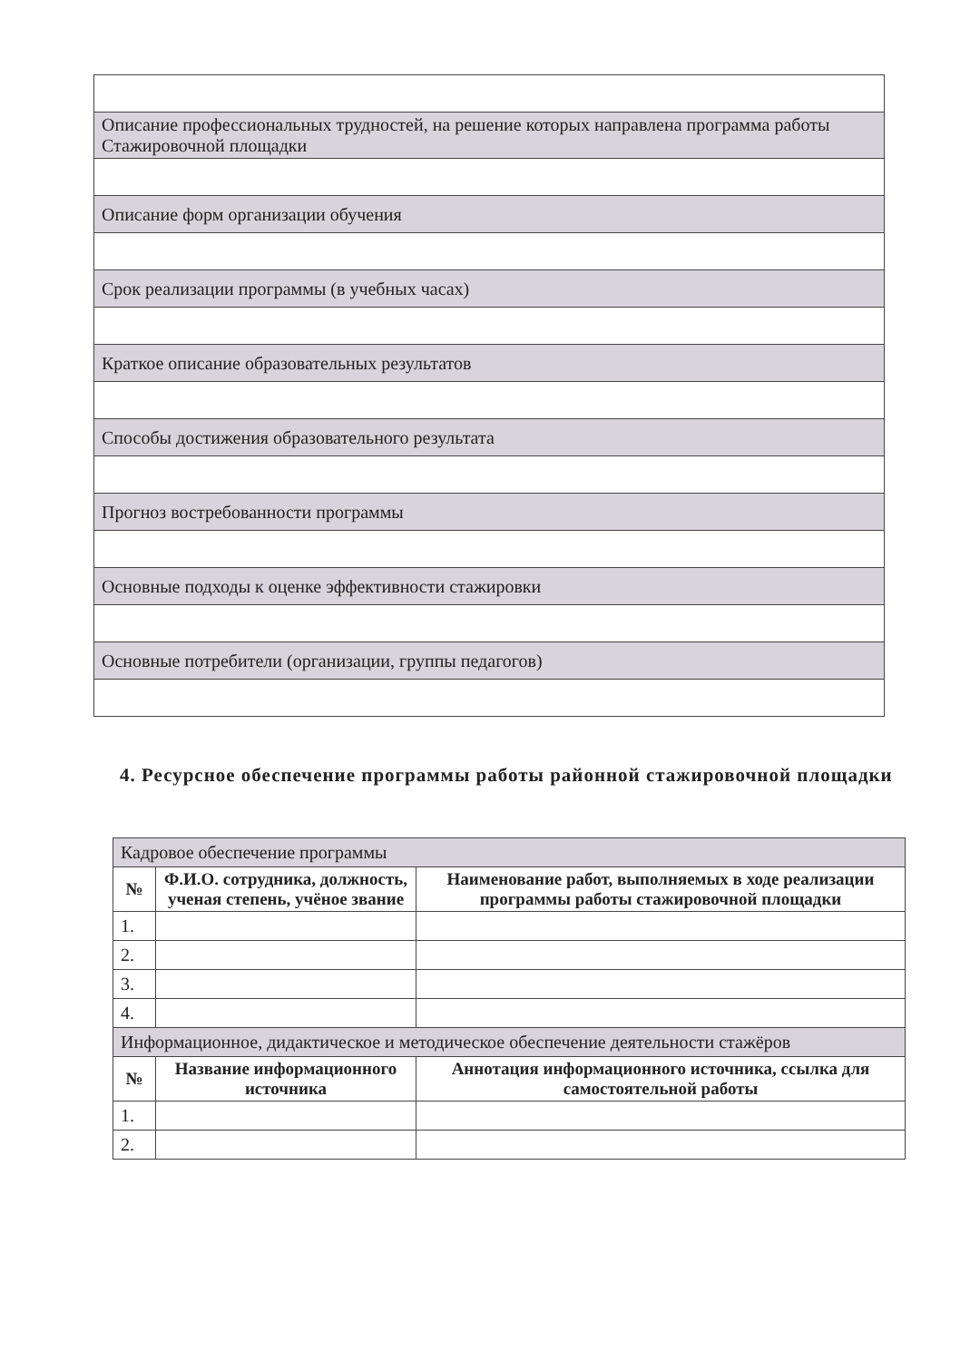| Описание профессиональных трудностей, на решение которых направлена программа работы Стажировочной площадки |
| Описание форм организации обучения |
| Срок реализации программы (в учебных часах) |
| Краткое описание образовательных результатов |
| Способы достижения образовательного результата |
| Прогноз востребованности программы |
| Основные подходы к оценке эффективности стажировки |
| Основные потребители (организации, группы педагогов) |
4. Ресурсное обеспечение программы работы районной стажировочной площадки
| Кадровое обеспечение программы | | |
| № | Ф.И.О. сотрудника, должность, ученая степень, учёное звание | Наименование работ, выполняемых в ходе реализации программы работы стажировочной площадки |
| 1. | | |
| 2. | | |
| 3. | | |
| 4. | | |
| Информационное, дидактическое и методическое обеспечение деятельности стажёров | | |
| № | Название информационного источника | Аннотация информационного источника, ссылка для самостоятельной работы |
| 1. | | |
| 2. | | |